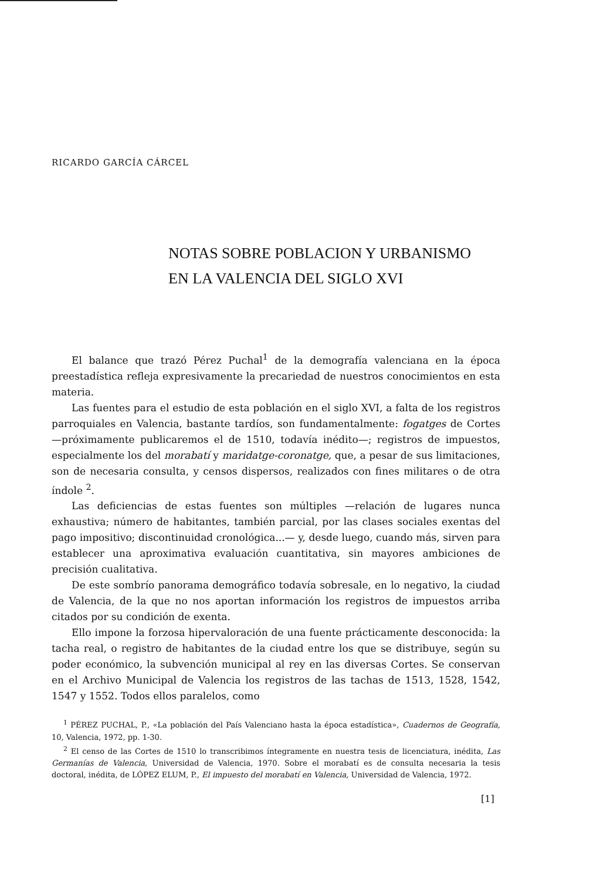RICARDO GARCÍA CÁRCEL
NOTAS SOBRE POBLACION Y URBANISMO
EN LA VALENCIA DEL SIGLO XVI
El balance que trazó Pérez Puchal<sup>1</sup> de la demografía valenciana en la época preestadística refleja expresivamente la precariedad de nuestros conocimientos en esta materia.
Las fuentes para el estudio de esta población en el siglo XVI, a falta de los registros parroquiales en Valencia, bastante tardíos, son fundamentalmente: fogatges de Cortes —próximamente publicaremos el de 1510, todavía inédito—; registros de impuestos, especialmente los del morabatí y maridatge-coronatge, que, a pesar de sus limitaciones, son de necesaria consulta, y censos dispersos, realizados con fines militares o de otra índole <sup>2</sup>.
Las deficiencias de estas fuentes son múltiples —relación de lugares nunca exhaustiva; número de habitantes, también parcial, por las clases sociales exentas del pago impositivo; discontinuidad cronológica...— y, desde luego, cuando más, sirven para establecer una aproximativa evaluación cuantitativa, sin mayores ambiciones de precisión cualitativa.
De este sombrío panorama demográfico todavía sobresale, en lo negativo, la ciudad de Valencia, de la que no nos aportan información los registros de impuestos arriba citados por su condición de exenta.
Ello impone la forzosa hipervaloración de una fuente prácticamente desconocida: la tacha real, o registro de habitantes de la ciudad entre los que se distribuye, según su poder económico, la subvención municipal al rey en las diversas Cortes. Se conservan en el Archivo Municipal de Valencia los registros de las tachas de 1513, 1528, 1542, 1547 y 1552. Todos ellos paralelos, como
<sup>1</sup> PÉREZ PUCHAL, P., «La población del País Valenciano hasta la época estadística», Cuadernos de Geografía, 10, Valencia, 1972, pp. 1-30.
<sup>2</sup> El censo de las Cortes de 1510 lo transcribimos íntegramente en nuestra tesis de licenciatura, inédita, Las Germanías de Valencia, Universidad de Valencia, 1970. Sobre el morabatí es de consulta necesaria la tesis doctoral, inédita, de LÓPEZ ELUM, P., El impuesto del morabatí en Valencia, Universidad de Valencia, 1972.
[1]